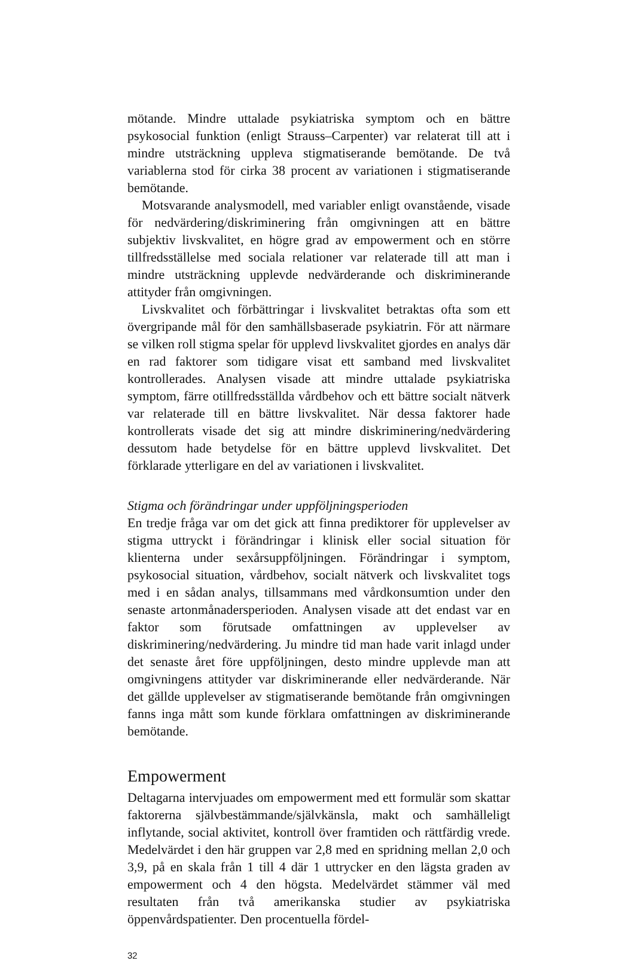mötande. Mindre uttalade psykiatriska symptom och en bättre psykosocial funktion (enligt Strauss–Carpenter) var relaterat till att i mindre utsträckning uppleva stigmatiserande bemötande. De två variablerna stod för cirka 38 procent av variationen i stigmatiserande bemötande.
Motsvarande analysmodell, med variabler enligt ovanstående, visade för nedvärdering/diskriminering från omgivningen att en bättre subjektiv livskvalitet, en högre grad av empowerment och en större tillfredsställelse med sociala relationer var relaterade till att man i mindre utsträckning upplevde nedvärderande och diskriminerande attityder från omgivningen.
Livskvalitet och förbättringar i livskvalitet betraktas ofta som ett övergripande mål för den samhällsbaserade psykiatrin. För att närmare se vilken roll stigma spelar för upplevd livskvalitet gjordes en analys där en rad faktorer som tidigare visat ett samband med livskvalitet kontrollerades. Analysen visade att mindre uttalade psykiatriska symptom, färre otillfredsställda vårdbehov och ett bättre socialt nätverk var relaterade till en bättre livskvalitet. När dessa faktorer hade kontrollerats visade det sig att mindre diskriminering/nedvärdering dessutom hade betydelse för en bättre upplevd livskvalitet. Det förklarade ytterligare en del av variationen i livskvalitet.
Stigma och förändringar under uppföljningsperioden
En tredje fråga var om det gick att finna prediktorer för upplevelser av stigma uttryckt i förändringar i klinisk eller social situation för klienterna under sexårsuppföljningen. Förändringar i symptom, psykosocial situation, vårdbehov, socialt nätverk och livskvalitet togs med i en sådan analys, tillsammans med vårdkonsumtion under den senaste artonmånadersperioden. Analysen visade att det endast var en faktor som förutsade omfattningen av upplevelser av diskriminering/nedvärdering. Ju mindre tid man hade varit inlagd under det senaste året före uppföljningen, desto mindre upplevde man att omgivningens attityder var diskriminerande eller nedvärderande. När det gällde upplevelser av stigmatiserande bemötande från omgivningen fanns inga mått som kunde förklara omfattningen av diskriminerande bemötande.
Empowerment
Deltagarna intervjuades om empowerment med ett formulär som skattar faktorerna självbestämmande/självkänsla, makt och samhälleligt inflytande, social aktivitet, kontroll över framtiden och rättfärdig vrede. Medelvärdet i den här gruppen var 2,8 med en spridning mellan 2,0 och 3,9, på en skala från 1 till 4 där 1 uttrycker en den lägsta graden av empowerment och 4 den högsta. Medelvärdet stämmer väl med resultaten från två amerikanska studier av psykiatriska öppenvårdspatienter. Den procentuella fördel-
32